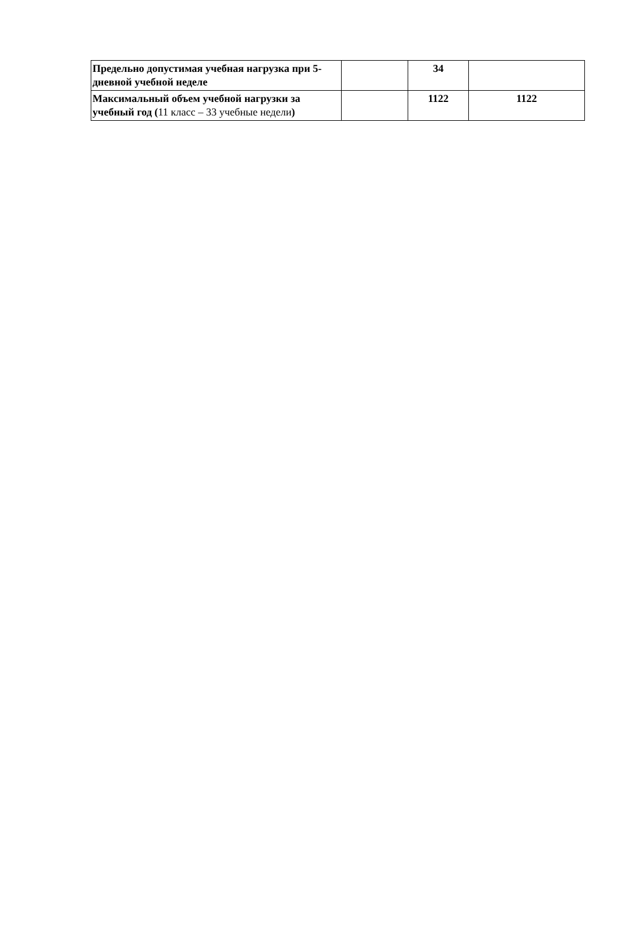| Предельно допустимая учебная нагрузка при 5-дневной учебной неделе | | 34 | |
| Максимальный объем учебной нагрузки за учебный год ( 11 класс – 33 учебные недели ) | | 1122 | 1122 |